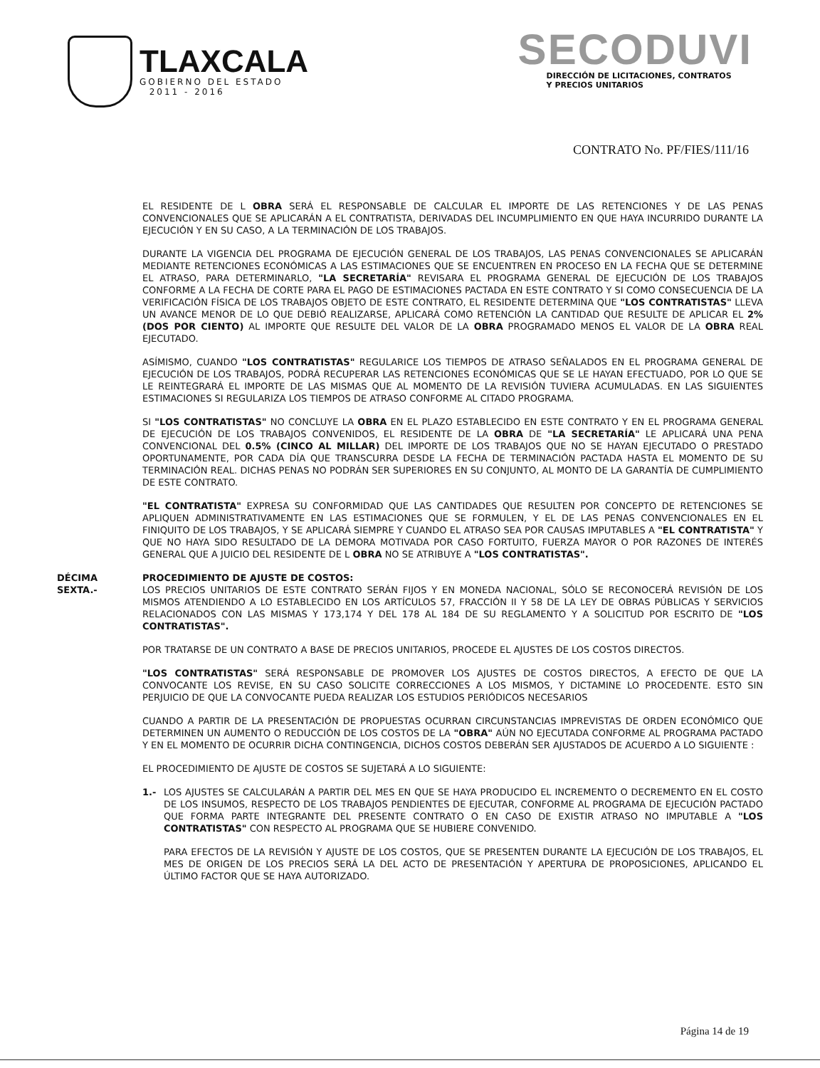TLAXCALA
GOBIERNO DEL ESTADO
2011 - 2016
SECODUVI
DIRECCIÓN DE LICITACIONES, CONTRATOS
Y PRECIOS UNITARIOS
CONTRATO No. PF/FIES/111/16
EL RESIDENTE DE L OBRA SERÁ EL RESPONSABLE DE CALCULAR EL IMPORTE DE LAS RETENCIONES Y DE LAS PENAS CONVENCIONALES QUE SE APLICARÁN A EL CONTRATISTA, DERIVADAS DEL INCUMPLIMIENTO EN QUE HAYA INCURRIDO DURANTE LA EJECUCIÓN Y EN SU CASO, A LA TERMINACIÓN DE LOS TRABAJOS.
DURANTE LA VIGENCIA DEL PROGRAMA DE EJECUCIÓN GENERAL DE LOS TRABAJOS, LAS PENAS CONVENCIONALES SE APLICARÁN MEDIANTE RETENCIONES ECONÓMICAS A LAS ESTIMACIONES QUE SE ENCUENTREN EN PROCESO EN LA FECHA QUE SE DETERMINE EL ATRASO, PARA DETERMINARLO, "LA SECRETARÍA" REVISARA EL PROGRAMA GENERAL DE EJECUCIÓN DE LOS TRABAJOS CONFORME A LA FECHA DE CORTE PARA EL PAGO DE ESTIMACIONES PACTADA EN ESTE CONTRATO Y SI COMO CONSECUENCIA DE LA VERIFICACIÓN FÍSICA DE LOS TRABAJOS OBJETO DE ESTE CONTRATO, EL RESIDENTE DETERMINA QUE "LOS CONTRATISTAS" LLEVA UN AVANCE MENOR DE LO QUE DEBIÓ REALIZARSE, APLICARÁ COMO RETENCIÓN LA CANTIDAD QUE RESULTE DE APLICAR EL 2% (DOS POR CIENTO) AL IMPORTE QUE RESULTE DEL VALOR DE LA OBRA PROGRAMADO MENOS EL VALOR DE LA OBRA REAL EJECUTADO.
ASÍMISMO, CUANDO "LOS CONTRATISTAS" REGULARICE LOS TIEMPOS DE ATRASO SEÑALADOS EN EL PROGRAMA GENERAL DE EJECUCIÓN DE LOS TRABAJOS, PODRÁ RECUPERAR LAS RETENCIONES ECONÓMICAS QUE SE LE HAYAN EFECTUADO, POR LO QUE SE LE REINTEGRARÁ EL IMPORTE DE LAS MISMAS QUE AL MOMENTO DE LA REVISIÓN TUVIERA ACUMULADAS. EN LAS SIGUIENTES ESTIMACIONES SI REGULARIZA LOS TIEMPOS DE ATRASO CONFORME AL CITADO PROGRAMA.
SI "LOS CONTRATISTAS" NO CONCLUYE LA OBRA EN EL PLAZO ESTABLECIDO EN ESTE CONTRATO Y EN EL PROGRAMA GENERAL DE EJECUCIÓN DE LOS TRABAJOS CONVENIDOS, EL RESIDENTE DE LA OBRA DE "LA SECRETARÍA" LE APLICARÁ UNA PENA CONVENCIONAL DEL 0.5% (CINCO AL MILLAR) DEL IMPORTE DE LOS TRABAJOS QUE NO SE HAYAN EJECUTADO O PRESTADO OPORTUNAMENTE, POR CADA DÍA QUE TRANSCURRA DESDE LA FECHA DE TERMINACIÓN PACTADA HASTA EL MOMENTO DE SU TERMINACIÓN REAL. DICHAS PENAS NO PODRÁN SER SUPERIORES EN SU CONJUNTO, AL MONTO DE LA GARANTÍA DE CUMPLIMIENTO DE ESTE CONTRATO.
"EL CONTRATISTA" EXPRESA SU CONFORMIDAD QUE LAS CANTIDADES QUE RESULTEN POR CONCEPTO DE RETENCIONES SE APLIQUEN ADMINISTRATIVAMENTE EN LAS ESTIMACIONES QUE SE FORMULEN, Y EL DE LAS PENAS CONVENCIONALES EN EL FINIQUITO DE LOS TRABAJOS, Y SE APLICARÁ SIEMPRE Y CUANDO EL ATRASO SEA POR CAUSAS IMPUTABLES A "EL CONTRATISTA" Y QUE NO HAYA SIDO RESULTADO DE LA DEMORA MOTIVADA POR CASO FORTUITO, FUERZA MAYOR O POR RAZONES DE INTERÉS GENERAL QUE A JUICIO DEL RESIDENTE DE L OBRA NO SE ATRIBUYE A "LOS CONTRATISTAS".
DÉCIMA
SEXTA.-
PROCEDIMIENTO DE AJUSTE DE COSTOS:
LOS PRECIOS UNITARIOS DE ESTE CONTRATO SERÁN FIJOS Y EN MONEDA NACIONAL, SÓLO SE RECONOCERÁ REVISIÓN DE LOS MISMOS ATENDIENDO A LO ESTABLECIDO EN LOS ARTÍCULOS 57, FRACCIÓN II Y 58 DE LA LEY DE OBRAS PÚBLICAS Y SERVICIOS RELACIONADOS CON LAS MISMAS Y 173,174 Y DEL 178 AL 184 DE SU REGLAMENTO Y A SOLICITUD POR ESCRITO DE "LOS CONTRATISTAS".
POR TRATARSE DE UN CONTRATO A BASE DE PRECIOS UNITARIOS, PROCEDE EL AJUSTES DE LOS COSTOS DIRECTOS.
"LOS CONTRATISTAS" SERÁ RESPONSABLE DE PROMOVER LOS AJUSTES DE COSTOS DIRECTOS, A EFECTO DE QUE LA CONVOCANTE LOS REVISE, EN SU CASO SOLICITE CORRECCIONES A LOS MISMOS, Y DICTAMINE LO PROCEDENTE. ESTO SIN PERJUICIO DE QUE LA CONVOCANTE PUEDA REALIZAR LOS ESTUDIOS PERIÓDICOS NECESARIOS
CUANDO A PARTIR DE LA PRESENTACIÓN DE PROPUESTAS OCURRAN CIRCUNSTANCIAS IMPREVISTAS DE ORDEN ECONÓMICO QUE DETERMINEN UN AUMENTO O REDUCCIÓN DE LOS COSTOS DE LA "OBRA" AÚN NO EJECUTADA CONFORME AL PROGRAMA PACTADO Y EN EL MOMENTO DE OCURRIR DICHA CONTINGENCIA, DICHOS COSTOS DEBERÁN SER AJUSTADOS DE ACUERDO A LO SIGUIENTE :
EL PROCEDIMIENTO DE AJUSTE DE COSTOS SE SUJETARÁ A LO SIGUIENTE:
1.- LOS AJUSTES SE CALCULARÁN A PARTIR DEL MES EN QUE SE HAYA PRODUCIDO EL INCREMENTO O DECREMENTO EN EL COSTO DE LOS INSUMOS, RESPECTO DE LOS TRABAJOS PENDIENTES DE EJECUTAR, CONFORME AL PROGRAMA DE EJECUCIÓN PACTADO QUE FORMA PARTE INTEGRANTE DEL PRESENTE CONTRATO O EN CASO DE EXISTIR ATRASO NO IMPUTABLE A "LOS CONTRATISTAS" CON RESPECTO AL PROGRAMA QUE SE HUBIERE CONVENIDO.
PARA EFECTOS DE LA REVISIÓN Y AJUSTE DE LOS COSTOS, QUE SE PRESENTEN DURANTE LA EJECUCIÓN DE LOS TRABAJOS, EL MES DE ORIGEN DE LOS PRECIOS SERÁ LA DEL ACTO DE PRESENTACIÓN Y APERTURA DE PROPOSICIONES, APLICANDO EL ÚLTIMO FACTOR QUE SE HAYA AUTORIZADO.
Página 14 de 19